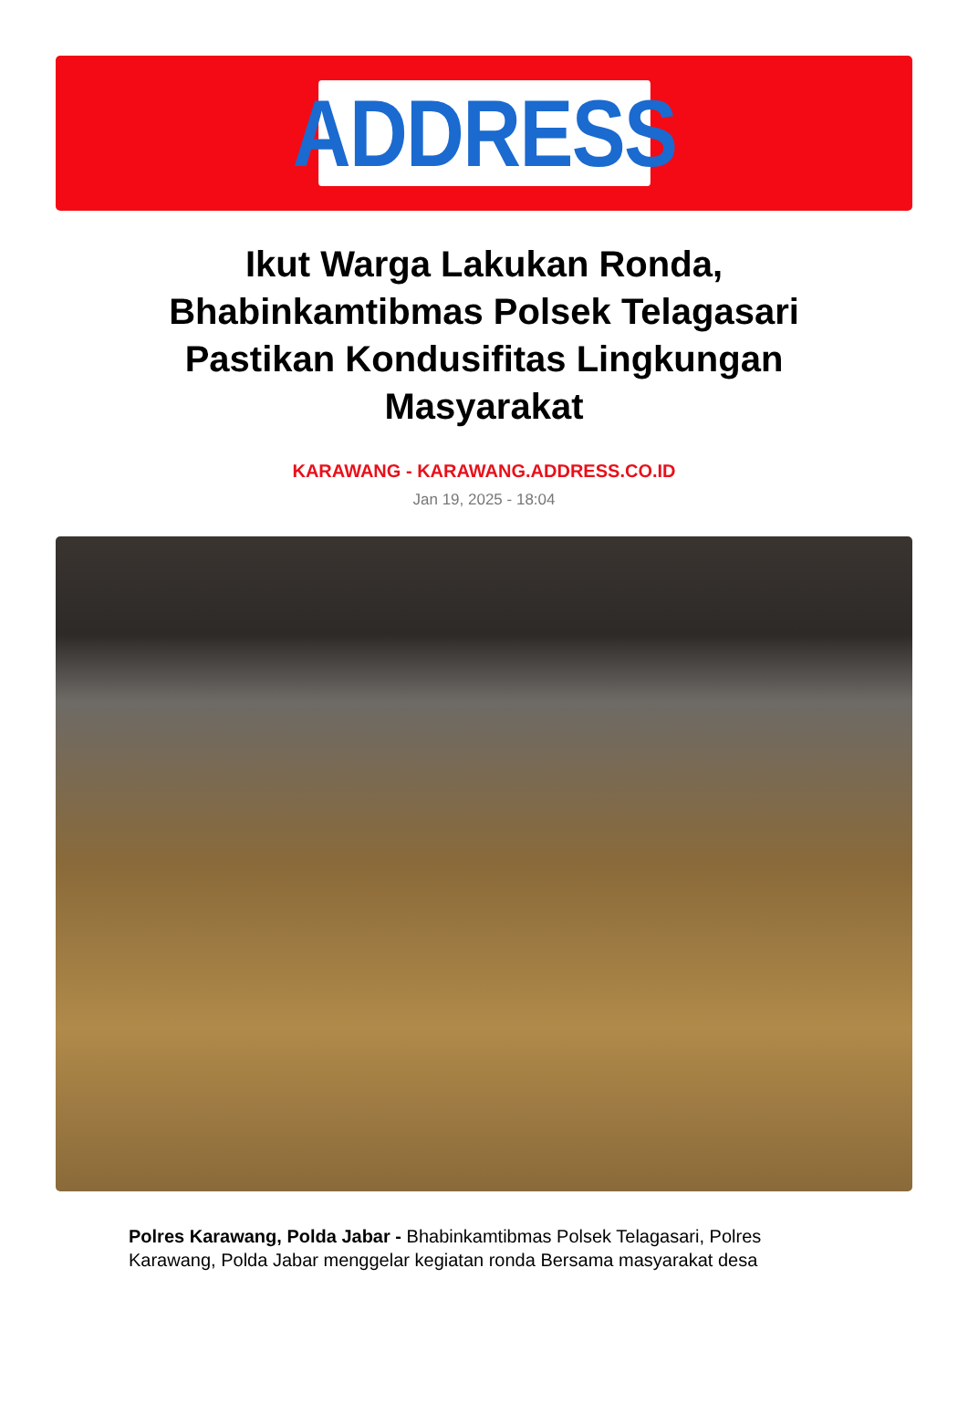ADDRESS
Ikut Warga Lakukan Ronda, Bhabinkamtibmas Polsek Telagasari Pastikan Kondusifitas Lingkungan Masyarakat
KARAWANG - KARAWANG.ADDRESS.CO.ID
Jan 19, 2025 - 18:04
Polres Karawang, Polda Jabar - Bhabinkamtibmas Polsek Telagasari, Polres Karawang, Polda Jabar menggelar kegiatan ronda Bersama masyarakat desa